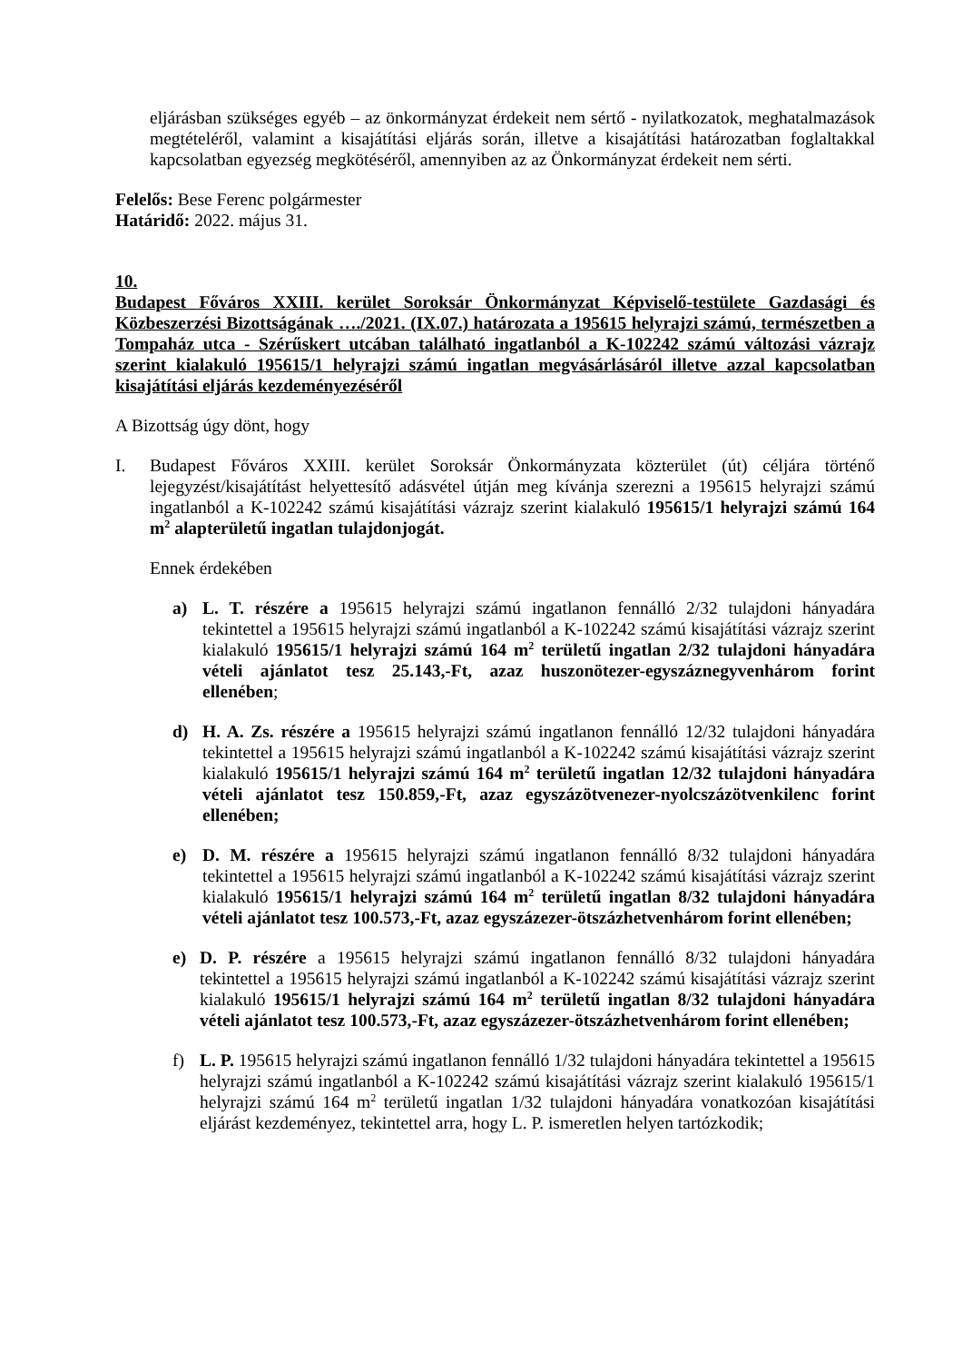eljárásban szükséges egyéb – az önkormányzat érdekeit nem sértő - nyilatkozatok, meghatalmazások megtételéről, valamint a kisajátítási eljárás során, illetve a kisajátítási határozatban foglaltakkal kapcsolatban egyezség megkötéséről, amennyiben az az Önkormányzat érdekeit nem sérti.
Felelős: Bese Ferenc polgármester
Határidő: 2022. május 31.
10.
Budapest Főváros XXIII. kerület Soroksár Önkormányzat Képviselő-testülete Gazdasági és Közbeszerzési Bizottságának …./2021. (IX.07.) határozata a 195615 helyrajzi számú, természetben a Tompaház utca - Szérűskert utcában található ingatlanból a K-102242 számú változási vázrajz szerint kialakuló 195615/1 helyrajzi számú ingatlan megvásárlásáról illetve azzal kapcsolatban kisajátítási eljárás kezdeményezéséről
A Bizottság úgy dönt, hogy
I. Budapest Főváros XXIII. kerület Soroksár Önkormányzata közterület (út) céljára történő lejegyzést/kisajátítást helyettesítő adásvétel útján meg kívánja szerezni a 195615 helyrajzi számú ingatlanból a K-102242 számú kisajátítási vázrajz szerint kialakuló 195615/1 helyrajzi számú 164 m<sup>2</sup> alapterületű ingatlan tulajdonjogát.
Ennek érdekében
a) L. T. részére a 195615 helyrajzi számú ingatlanon fennálló 2/32 tulajdoni hányadára tekintettel a 195615 helyrajzi számú ingatlanból a K-102242 számú kisajátítási vázrajz szerint kialakuló 195615/1 helyrajzi számú 164 m<sup>2</sup> területű ingatlan 2/32 tulajdoni hányadára vételi ajánlatot tesz 25.143,-Ft, azaz huszonötezer-egyszáznegyvenhárom forint ellenében;
d) H. A. Zs. részére a 195615 helyrajzi számú ingatlanon fennálló 12/32 tulajdoni hányadára tekintettel a 195615 helyrajzi számú ingatlanból a K-102242 számú kisajátítási vázrajz szerint kialakuló 195615/1 helyrajzi számú 164 m<sup>2</sup> területű ingatlan 12/32 tulajdoni hányadára vételi ajánlatot tesz 150.859,-Ft, azaz egyszázötvenezer-nyolcszázötvenkilenc forint ellenében;
e) D. M. részére a 195615 helyrajzi számú ingatlanon fennálló 8/32 tulajdoni hányadára tekintettel a 195615 helyrajzi számú ingatlanból a K-102242 számú kisajátítási vázrajz szerint kialakuló 195615/1 helyrajzi számú 164 m<sup>2</sup> területű ingatlan 8/32 tulajdoni hányadára vételi ajánlatot tesz 100.573,-Ft, azaz egyszázezer-ötszázhetvenhárom forint ellenében;
e) D. P. részére a 195615 helyrajzi számú ingatlanon fennálló 8/32 tulajdoni hányadára tekintettel a 195615 helyrajzi számú ingatlanból a K-102242 számú kisajátítási vázrajz szerint kialakuló 195615/1 helyrajzi számú 164 m<sup>2</sup> területű ingatlan 8/32 tulajdoni hányadára vételi ajánlatot tesz 100.573,-Ft, azaz egyszázezer-ötszázhetvenhárom forint ellenében;
f) L. P. 195615 helyrajzi számú ingatlanon fennálló 1/32 tulajdoni hányadára tekintettel a 195615 helyrajzi számú ingatlanból a K-102242 számú kisajátítási vázrajz szerint kialakuló 195615/1 helyrajzi számú 164 m<sup>2</sup> területű ingatlan 1/32 tulajdoni hányadára vonatkozóan kisajátítási eljárást kezdeményez, tekintettel arra, hogy L. P. ismeretlen helyen tartózkodik;